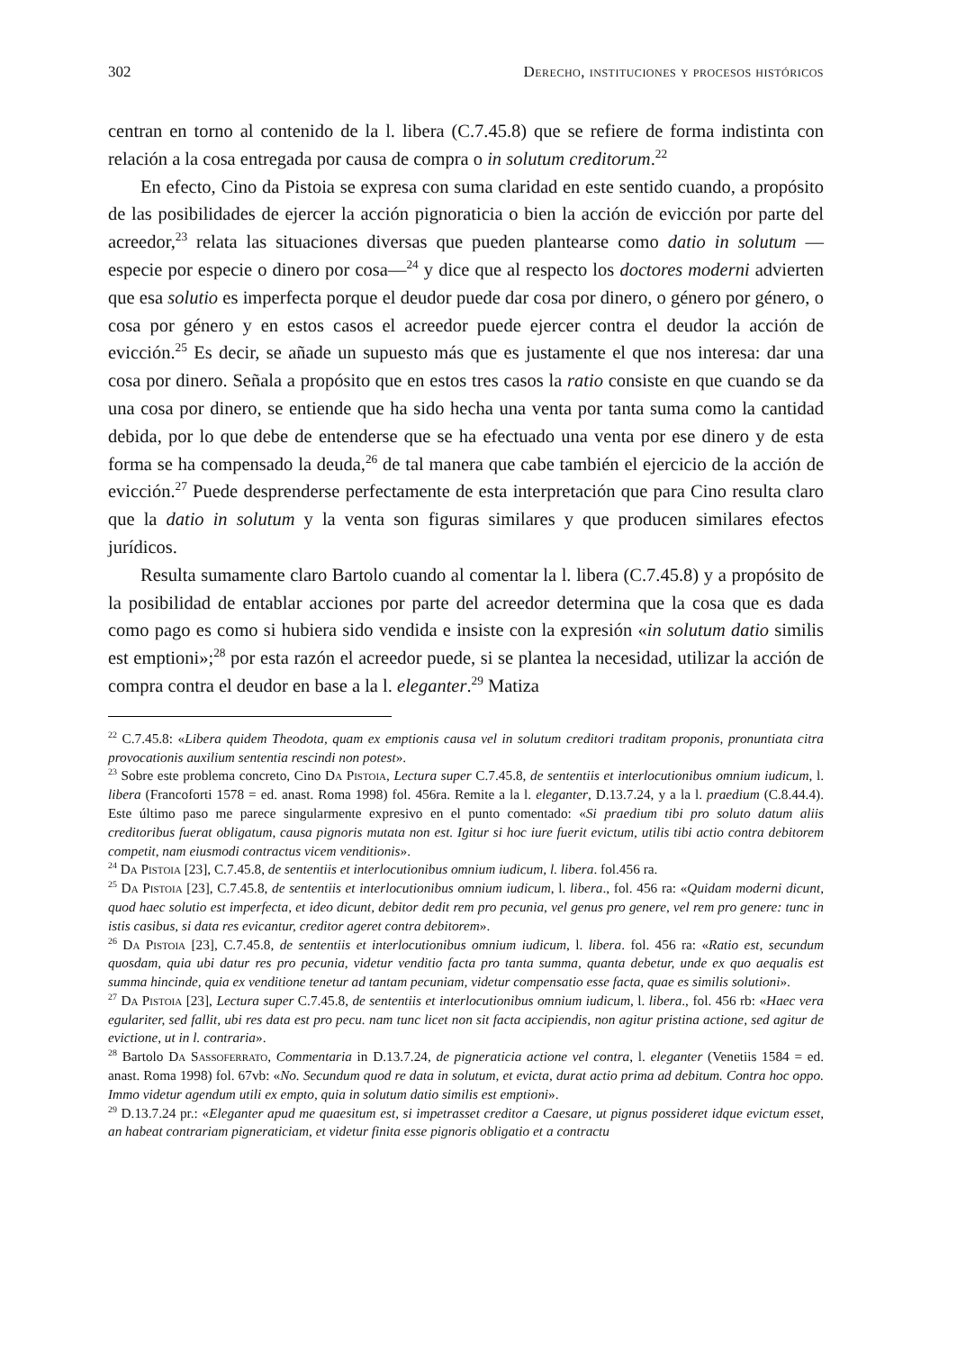302 Derecho, instituciones y procesos históricos
centran en torno al contenido de la l. libera (C.7.45.8) que se refiere de forma indistinta con relación a la cosa entregada por causa de compra o in solutum creditorum.<sup>22</sup>
En efecto, Cino da Pistoia se expresa con suma claridad en este sentido cuando, a propósito de las posibilidades de ejercer la acción pignoraticia o bien la acción de evicción por parte del acreedor,<sup>23</sup> relata las situaciones diversas que pueden plantearse como datio in solutum —especie por especie o dinero por cosa—<sup>24</sup> y dice que al respecto los doctores moderni advierten que esa solutio es imperfecta porque el deudor puede dar cosa por dinero, o género por género, o cosa por género y en estos casos el acreedor puede ejercer contra el deudor la acción de evicción.<sup>25</sup> Es decir, se añade un supuesto más que es justamente el que nos interesa: dar una cosa por dinero. Señala a propósito que en estos tres casos la ratio consiste en que cuando se da una cosa por dinero, se entiende que ha sido hecha una venta por tanta suma como la cantidad debida, por lo que debe de entenderse que se ha efectuado una venta por ese dinero y de esta forma se ha compensado la deuda,<sup>26</sup> de tal manera que cabe también el ejercicio de la acción de evicción.<sup>27</sup> Puede desprenderse perfectamente de esta interpretación que para Cino resulta claro que la datio in solutum y la venta son figuras similares y que producen similares efectos jurídicos.
Resulta sumamente claro Bartolo cuando al comentar la l. libera (C.7.45.8) y a propósito de la posibilidad de entablar acciones por parte del acreedor determina que la cosa que es dada como pago es como si hubiera sido vendida e insiste con la expresión «in solutum datio similis est emptioni»;<sup>28</sup> por esta razón el acreedor puede, si se plantea la necesidad, utilizar la acción de compra contra el deudor en base a la l. eleganter.<sup>29</sup> Matiza
<sup>22</sup> C.7.45.8: «Libera quidem Theodota, quam ex emptionis causa vel in solutum creditori traditam proponis, pronuntiata citra provocationis auxilium sententia rescindi non potest».
<sup>23</sup> Sobre este problema concreto, Cino Da Pistoia, Lectura super C.7.45.8, de sententiis et interlocutionibus omnium iudicum, l. libera (Francoforti 1578 = ed. anast. Roma 1998) fol. 456ra. Remite a la l. eleganter, D.13.7.24, y a la l. praedium (C.8.44.4). Este último paso me parece singularmente expresivo en el punto comentado: «Si praedium tibi pro soluto datum aliis creditoribus fuerat obligatum, causa pignoris mutata non est. Igitur si hoc iure fuerit evictum, utilis tibi actio contra debitorem competit, nam eiusmodi contractus vicem venditionis».
<sup>24</sup> Da Pistoia [23], C.7.45.8, de sententiis et interlocutionibus omnium iudicum, l. libera. fol.456 ra.
<sup>25</sup> Da Pistoia [23], C.7.45.8, de sententiis et interlocutionibus omnium iudicum, l. libera., fol. 456 ra: «Quidam moderni dicunt, quod haec solutio est imperfecta, et ideo dicunt, debitor dedit rem pro pecunia, vel genus pro genere, vel rem pro genere: tunc in istis casibus, si data res evicantur, creditor ageret contra debitorem».
<sup>26</sup> Da Pistoia [23], C.7.45.8, de sententiis et interlocutionibus omnium iudicum, l. libera. fol. 456 ra: «Ratio est, secundum quosdam, quia ubi datur res pro pecunia, videtur venditio facta pro tanta summa, quanta debetur, unde ex quo aequalis est summa hincinde, quia ex venditione tenetur ad tantam pecuniam, videtur compensatio esse facta, quae es similis solutioni».
<sup>27</sup> Da Pistoia [23], Lectura super C.7.45.8, de sententiis et interlocutionibus omnium iudicum, l. libera., fol. 456 rb: «Haec vera egulariter, sed fallit, ubi res data est pro pecu. nam tunc licet non sit facta accipiendis, non agitur pristina actione, sed agitur de evictione, ut in l. contraria».
<sup>28</sup> Bartolo Da Sassoferrato, Commentaria in D.13.7.24, de pigneraticia actione vel contra, l. eleganter (Venetiis 1584 = ed. anast. Roma 1998) fol. 67vb: «No. Secundum quod re data in solutum, et evicta, durat actio prima ad debitum. Contra hoc oppo. Immo videtur agendum utili ex empto, quia in solutum datio similis est emptioni».
<sup>29</sup> D.13.7.24 pr.: «Eleganter apud me quaesitum est, si impetrasset creditor a Caesare, ut pignus possideret idque evictum esset, an habeat contrariam pigneraticiam, et videtur finita esse pignoris obligatio et a contractu